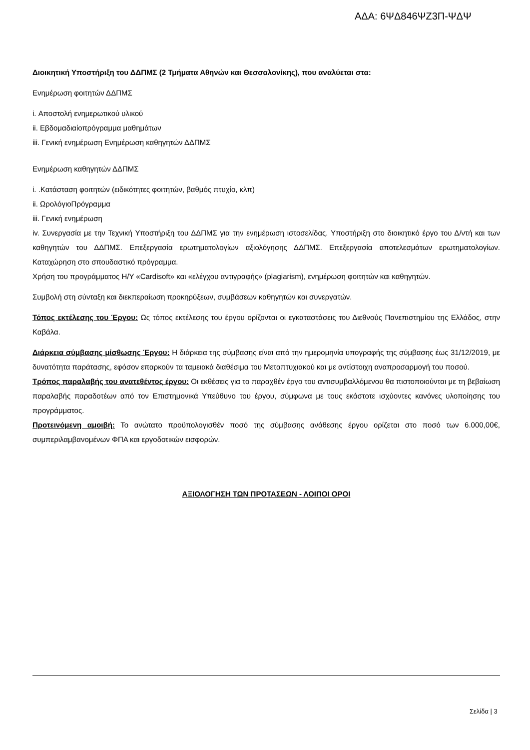ΑΔΑ: 6ΨΔ846ΨΖ3Π-ΨΔΨ
Διοικητική Υποστήριξη του ΔΔΠΜΣ (2 Τμήματα Αθηνών και Θεσσαλονίκης), που αναλύεται στα:
Ενημέρωση φοιτητών ΔΔΠΜΣ
i. Αποστολή ενημερωτικού υλικού
ii. Εβδομαδιαίοπρόγραμμα μαθημάτων
iii. Γενική ενημέρωση Ενημέρωση καθηγητών ΔΔΠΜΣ
Ενημέρωση καθηγητών ΔΔΠΜΣ
i. .Κατάσταση φοιτητών (ειδικότητες φοιτητών, βαθμός πτυχίο, κλπ)
ii. ΩρολόγιοΠρόγραμμα
iii. Γενική ενημέρωση
iv. Συνεργασία με την Τεχνική Υποστήριξη του ΔΔΠΜΣ για την ενημέρωση ιστοσελίδας. Υποστήριξη στο διοικητικό έργο του Δ/ντή και των καθηγητών του ΔΔΠΜΣ. Επεξεργασία ερωτηματολογίων αξιολόγησης ΔΔΠΜΣ. Επεξεργασία αποτελεσμάτων ερωτηματολογίων. Καταχώρηση στο σπουδαστικό πρόγραμμα.
Χρήση του προγράμματος Η/Υ «Cardisoft» και «ελέγχου αντιγραφής» (plagiarism), ενημέρωση φοιτητών και καθηγητών.
Συμβολή στη σύνταξη και διεκπεραίωση προκηρύξεων, συμβάσεων καθηγητών και συνεργατών.
Τόπος εκτέλεσης του Έργου: Ως τόπος εκτέλεσης του έργου ορίζονται οι εγκαταστάσεις του Διεθνούς Πανεπιστημίου της Ελλάδος, στην Καβάλα.
Διάρκεια σύμβασης μίσθωσης Έργου: Η διάρκεια της σύμβασης είναι από την ημερομηνία υπογραφής της σύμβασης έως 31/12/2019, με δυνατότητα παράτασης, εφόσον επαρκούν τα ταμειακά διαθέσιμα του Μεταπτυχιακού και με αντίστοιχη αναπροσαρμογή του ποσού.
Τρόπος παραλαβής του ανατεθέντος έργου: Οι εκθέσεις για το παραχθέν έργο του αντισυμβαλλόμενου θα πιστοποιούνται με τη βεβαίωση παραλαβής παραδοτέων από τον Επιστημονικά Υπεύθυνο του έργου, σύμφωνα με τους εκάστοτε ισχύοντες κανόνες υλοποίησης του προγράμματος.
Προτεινόμενη αμοιβή: Το ανώτατο προϋπολογισθέν ποσό της σύμβασης ανάθεσης έργου ορίζεται στο ποσό των 6.000,00€, συμπεριλαμβανομένων ΦΠΑ και εργοδοτικών εισφορών.
ΑΞΙΟΛΟΓΗΣΗ ΤΩΝ ΠΡΟΤΑΣΕΩΝ - ΛΟΙΠΟΙ ΟΡΟΙ
Σελίδα | 3